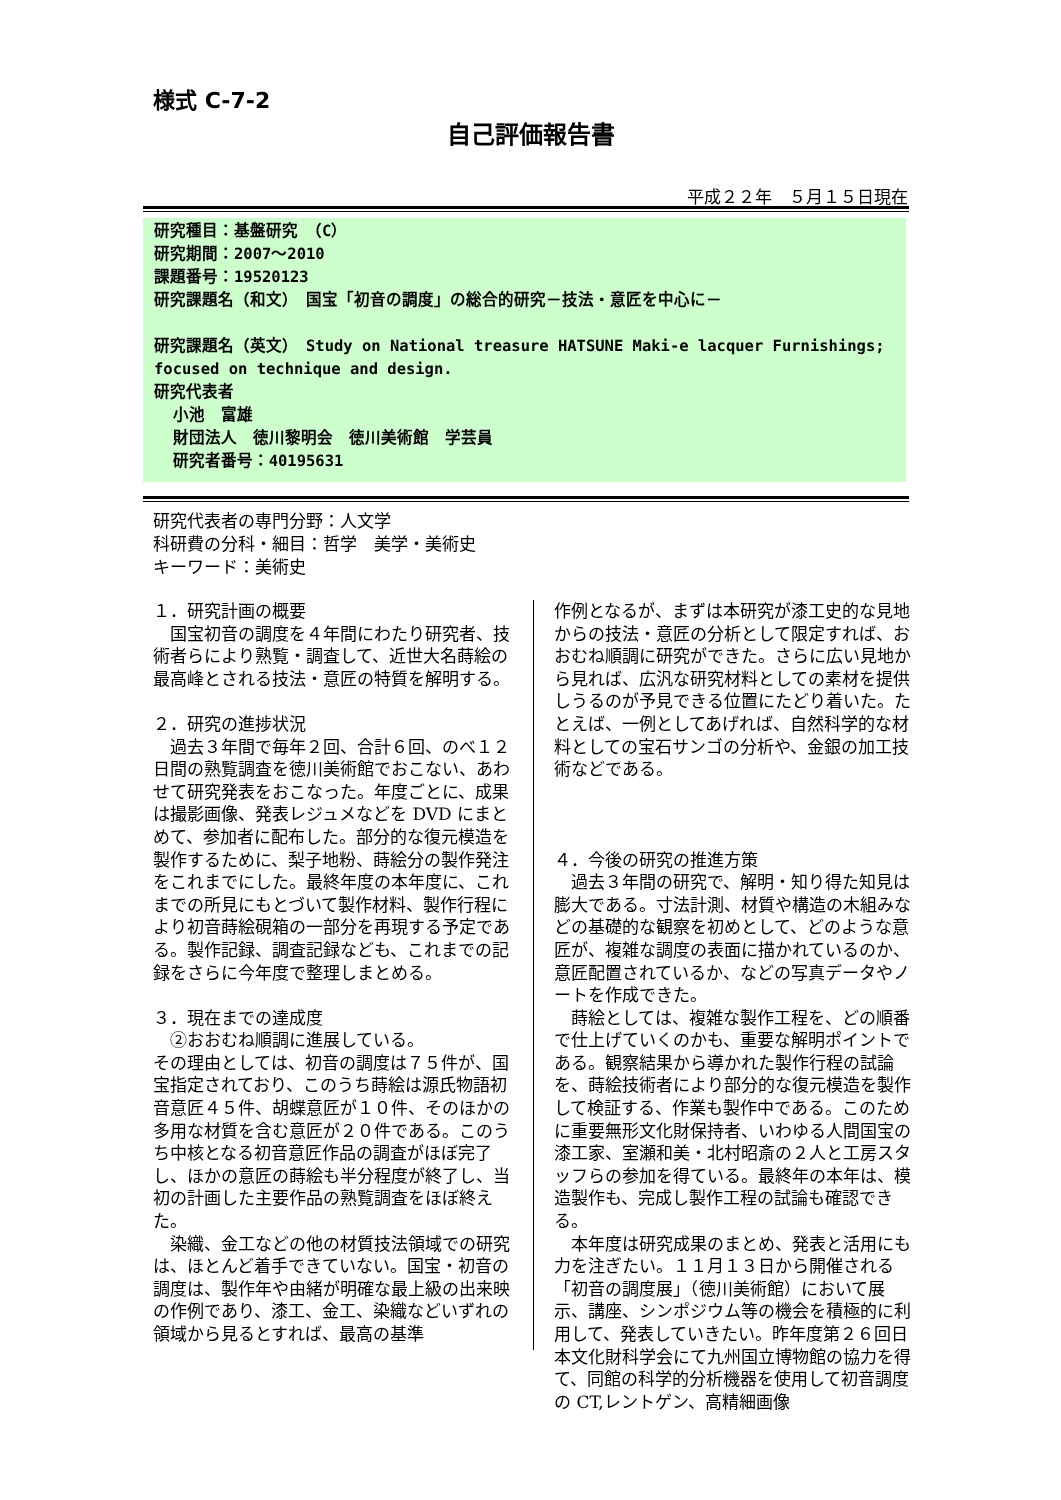様式 C-7-2
自己評価報告書
平成２２年　５月１５日現在
研究種目：基盤研究　（C）
研究期間：2007～2010
課題番号：19520123
研究課題名（和文）　国宝「初音の調度」の総合的研究－技法・意匠を中心に－
研究課題名（英文）　Study on National treasure HATSUNE Maki-e lacquer Furnishings; focused on technique and design.
研究代表者
小池　富雄
財団法人　徳川黎明会　徳川美術館　学芸員
研究者番号：40195631
研究代表者の専門分野：人文学
科研費の分科・細目：哲学　美学・美術史
キーワード：美術史
１．研究計画の概要
　国宝初音の調度を４年間にわたり研究者、技術者らにより熟覧・調査して、近世大名蒔絵の最高峰とされる技法・意匠の特質を解明する。
２．研究の進捗状況
　過去３年間で毎年２回、合計６回、のべ１２日間の熟覧調査を徳川美術館でおこない、あわせて研究発表をおこなった。年度ごとに、成果は撮影画像、発表レジュメなどを DVD にまとめて、参加者に配布した。部分的な復元模造を製作するために、梨子地粉、蒔絵分の製作発注をこれまでにした。最終年度の本年度に、これまでの所見にもとづいて製作材料、製作行程により初音蒔絵硯箱の一部分を再現する予定である。製作記録、調査記録なども、これまでの記録をさらに今年度で整理しまとめる。
３．現在までの達成度
　②おおむね順調に進展している。
その理由としては、初音の調度は７５件が、国宝指定されており、このうち蒔絵は源氏物語初音意匠４５件、胡蝶意匠が１０件、そのほかの多用な材質を含む意匠が２０件である。このうち中核となる初音意匠作品の調査がほぼ完了し、ほかの意匠の蒔絵も半分程度が終了し、当初の計画した主要作品の熟覧調査をほぼ終えた。
　染織、金工などの他の材質技法領域での研究は、ほとんど着手できていない。国宝・初音の調度は、製作年や由緒が明確な最上級の出来映の作例であり、漆工、金工、染織などいずれの領域から見るとすれば、最高の基準
作例となるが、まずは本研究が漆工史的な見地からの技法・意匠の分析として限定すれば、おおむね順調に研究ができた。さらに広い見地から見れば、広汎な研究材料としての素材を提供しうるのが予見できる位置にたどり着いた。たとえば、一例としてあげれば、自然科学的な材料としての宝石サンゴの分析や、金銀の加工技術などである。
４．今後の研究の推進方策
　過去３年間の研究で、解明・知り得た知見は膨大である。寸法計測、材質や構造の木組みなどの基礎的な観察を初めとして、どのような意匠が、複雑な調度の表面に描かれているのか、意匠配置されているか、などの写真データやノートを作成できた。
　蒔絵としては、複雑な製作工程を、どの順番で仕上げていくのかも、重要な解明ポイントである。観察結果から導かれた製作行程の試論を、蒔絵技術者により部分的な復元模造を製作して検証する、作業も製作中である。このために重要無形文化財保持者、いわゆる人間国宝の漆工家、室瀬和美・北村昭斎の２人と工房スタッフらの参加を得ている。最終年の本年は、模造製作も、完成し製作工程の試論も確認できる。
　本年度は研究成果のまとめ、発表と活用にも力を注ぎたい。１１月１３日から開催される「初音の調度展」（徳川美術館）において展示、講座、シンポジウム等の機会を積極的に利用して、発表していきたい。昨年度第２６回日本文化財科学会にて九州国立博物館の協力を得て、同館の科学的分析機器を使用して初音調度の CT,レントゲン、高精細画像